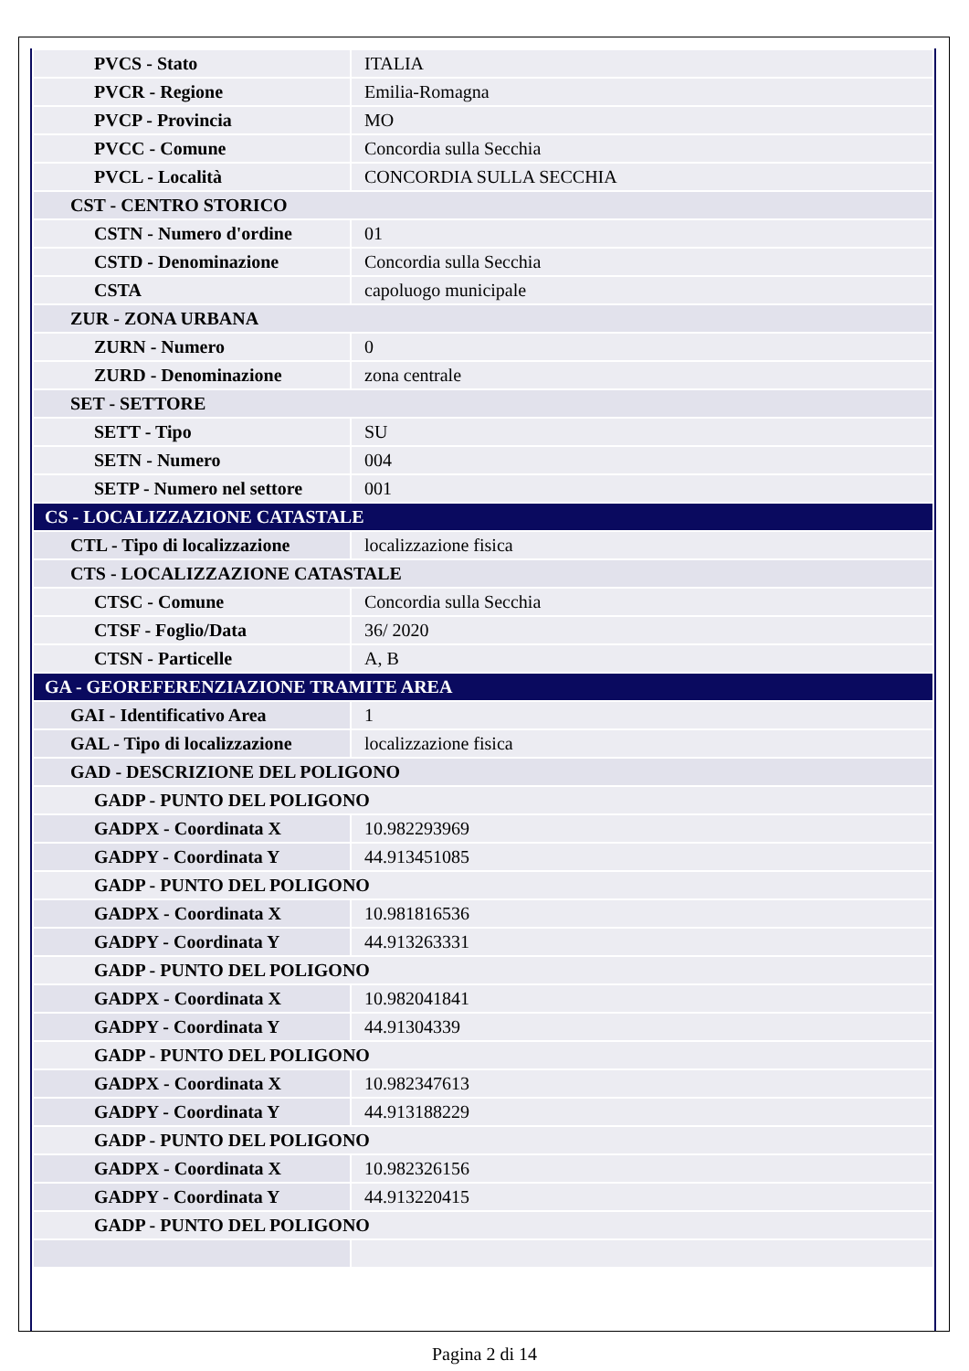| PVCS - Stato | ITALIA |
| PVCR - Regione | Emilia-Romagna |
| PVCP - Provincia | MO |
| PVCC - Comune | Concordia sulla Secchia |
| PVCL - Località | CONCORDIA SULLA SECCHIA |
| CST - CENTRO STORICO | |
| CSTN - Numero d'ordine | 01 |
| CSTD - Denominazione | Concordia sulla Secchia |
| CSTA | capoluogo municipale |
| ZUR - ZONA URBANA | |
| ZURN - Numero | 0 |
| ZURD - Denominazione | zona centrale |
| SET - SETTORE | |
| SETT - Tipo | SU |
| SETN - Numero | 004 |
| SETP - Numero nel settore | 001 |
| CS - LOCALIZZAZIONE CATASTALE | |
| CTL - Tipo di localizzazione | localizzazione fisica |
| CTS - LOCALIZZAZIONE CATASTALE | |
| CTSC - Comune | Concordia sulla Secchia |
| CTSF - Foglio/Data | 36/ 2020 |
| CTSN - Particelle | A, B |
| GA - GEOREFERENZIAZIONE TRAMITE AREA | |
| GAI - Identificativo Area | 1 |
| GAL - Tipo di localizzazione | localizzazione fisica |
| GAD - DESCRIZIONE DEL POLIGONO | |
| GADP - PUNTO DEL POLIGONO | |
| GADPX - Coordinata X | 10.982293969 |
| GADPY - Coordinata Y | 44.913451085 |
| GADP - PUNTO DEL POLIGONO | |
| GADPX - Coordinata X | 10.981816536 |
| GADPY - Coordinata Y | 44.913263331 |
| GADP - PUNTO DEL POLIGONO | |
| GADPX - Coordinata X | 10.982041841 |
| GADPY - Coordinata Y | 44.91304339 |
| GADP - PUNTO DEL POLIGONO | |
| GADPX - Coordinata X | 10.982347613 |
| GADPY - Coordinata Y | 44.913188229 |
| GADP - PUNTO DEL POLIGONO | |
| GADPX - Coordinata X | 10.982326156 |
| GADPY - Coordinata Y | 44.913220415 |
| GADP - PUNTO DEL POLIGONO | |
Pagina 2 di 14